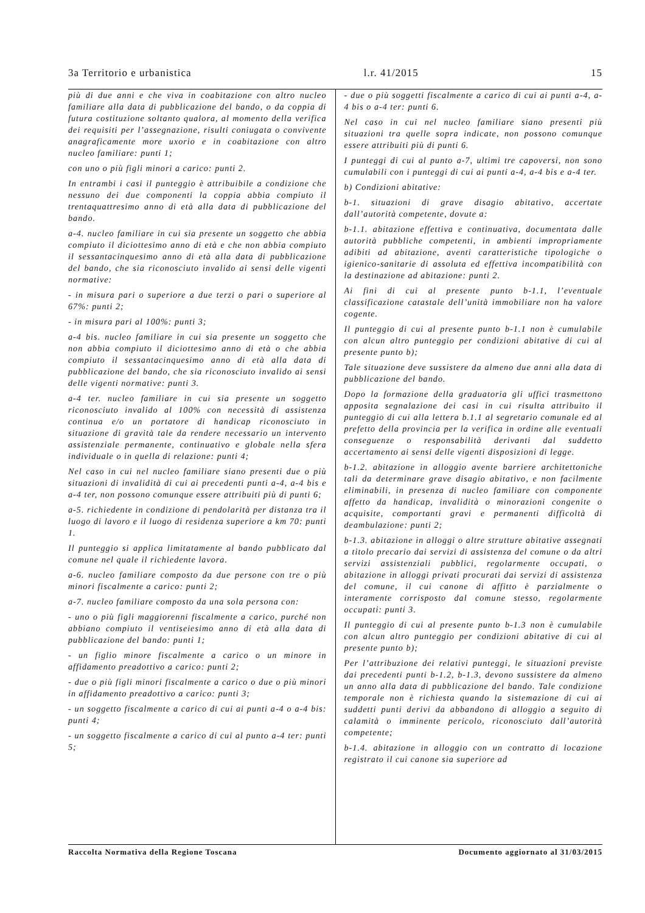3a Territorio e urbanistica l.r. 41/2015 15
più di due anni e che viva in coabitazione con altro nucleo familiare alla data di pubblicazione del bando, o da coppia di futura costituzione soltanto qualora, al momento della verifica dei requisiti per l’assegnazione, risulti coniugata o convivente anagraficamente more uxorio e in coabitazione con altro nucleo familiare: punti 1;
con uno o più figli minori a carico: punti 2.
In entrambi i casi il punteggio è attribuibile a condizione che nessuno dei due componenti la coppia abbia compiuto il trentaquattresimo anno di età alla data di pubblicazione del bando.
a-4. nucleo familiare in cui sia presente un soggetto che abbia compiuto il diciottesimo anno di età e che non abbia compiuto il sessantacinquesimo anno di età alla data di pubblicazione del bando, che sia riconosciuto invalido ai sensi delle vigenti normative:
- in misura pari o superiore a due terzi o pari o superiore al 67%: punti 2;
- in misura pari al 100%: punti 3;
a-4 bis. nucleo familiare in cui sia presente un soggetto che non abbia compiuto il diciottesimo anno di età o che abbia compiuto il sessantacinquesimo anno di età alla data di pubblicazione del bando, che sia riconosciuto invalido ai sensi delle vigenti normative: punti 3.
a-4 ter. nucleo familiare in cui sia presente un soggetto riconosciuto invalido al 100% con necessità di assistenza continua e/o un portatore di handicap riconosciuto in situazione di gravità tale da rendere necessario un intervento assistenziale permanente, continuativo e globale nella sfera individuale o in quella di relazione: punti 4;
Nel caso in cui nel nucleo familiare siano presenti due o più situazioni di invalidità di cui ai precedenti punti a-4, a-4 bis e a-4 ter, non possono comunque essere attribuiti più di punti 6;
a-5. richiedente in condizione di pendolarità per distanza tra il luogo di lavoro e il luogo di residenza superiore a km 70: punti 1.
Il punteggio si applica limitatamente al bando pubblicato dal comune nel quale il richiedente lavora.
a-6. nucleo familiare composto da due persone con tre o più minori fiscalmente a carico: punti 2;
a-7. nucleo familiare composto da una sola persona con:
- uno o più figli maggiorenni fiscalmente a carico, purché non abbiano compiuto il ventiseiesimo anno di età alla data di pubblicazione del bando: punti 1;
- un figlio minore fiscalmente a carico o un minore in affidamento preadottivo a carico: punti 2;
- due o più figli minori fiscalmente a carico o due o più minori in affidamento preadottivo a carico: punti 3;
- un soggetto fiscalmente a carico di cui ai punti a-4 o a-4 bis: punti 4;
- un soggetto fiscalmente a carico di cui al punto a-4 ter: punti 5;
- due o più soggetti fiscalmente a carico di cui ai punti a-4, a-4 bis o a-4 ter: punti 6.
Nel caso in cui nel nucleo familiare siano presenti più situazioni tra quelle sopra indicate, non possono comunque essere attribuiti più di punti 6.
I punteggi di cui al punto a-7, ultimi tre capoversi, non sono cumulabili con i punteggi di cui ai punti a-4, a-4 bis e a-4 ter.
b) Condizioni abitative:
b-1. situazioni di grave disagio abitativo, accertate dall’autorità competente, dovute a:
b-1.1. abitazione effettiva e continuativa, documentata dalle autorità pubbliche competenti, in ambienti impropriamente adibiti ad abitazione, aventi caratteristiche tipologiche o igienico-sanitarie di assoluta ed effettiva incompatibilità con la destinazione ad abitazione: punti 2.
Ai fini di cui al presente punto b-1.1, l’eventuale classificazione catastale dell’unità immobiliare non ha valore cogente.
Il punteggio di cui al presente punto b-1.1 non è cumulabile con alcun altro punteggio per condizioni abitative di cui al presente punto b);
Tale situazione deve sussistere da almeno due anni alla data di pubblicazione del bando.
Dopo la formazione della graduatoria gli uffici trasmettono apposita segnalazione dei casi in cui risulta attribuito il punteggio di cui alla lettera b.1.1 al segretario comunale ed al prefetto della provincia per la verifica in ordine alle eventuali conseguenze o responsabilità derivanti dal suddetto accertamento ai sensi delle vigenti disposizioni di legge.
b-1.2. abitazione in alloggio avente barriere architettoniche tali da determinare grave disagio abitativo, e non facilmente eliminabili, in presenza di nucleo familiare con componente affetto da handicap, invalidità o minorazioni congenite o acquisite, comportanti gravi e permanenti difficoltà di deambulazione: punti 2;
b-1.3. abitazione in alloggi o altre strutture abitative assegnati a titolo precario dai servizi di assistenza del comune o da altri servizi assistenziali pubblici, regolarmente occupati, o abitazione in alloggi privati procurati dai servizi di assistenza del comune, il cui canone di affitto è parzialmente o interamente corrisposto dal comune stesso, regolarmente occupati: punti 3.
Il punteggio di cui al presente punto b-1.3 non è cumulabile con alcun altro punteggio per condizioni abitative di cui al presente punto b);
Per l’attribuzione dei relativi punteggi, le situazioni previste dai precedenti punti b-1.2, b-1.3, devono sussistere da almeno un anno alla data di pubblicazione del bando. Tale condizione temporale non è richiesta quando la sistemazione di cui ai suddetti punti derivi da abbandono di alloggio a seguito di calamità o imminente pericolo, riconosciuto dall’autorità competente;
b-1.4. abitazione in alloggio con un contratto di locazione registrato il cui canone sia superiore ad
Raccolta Normativa della Regione Toscana Documento aggiornato al 31/03/2015